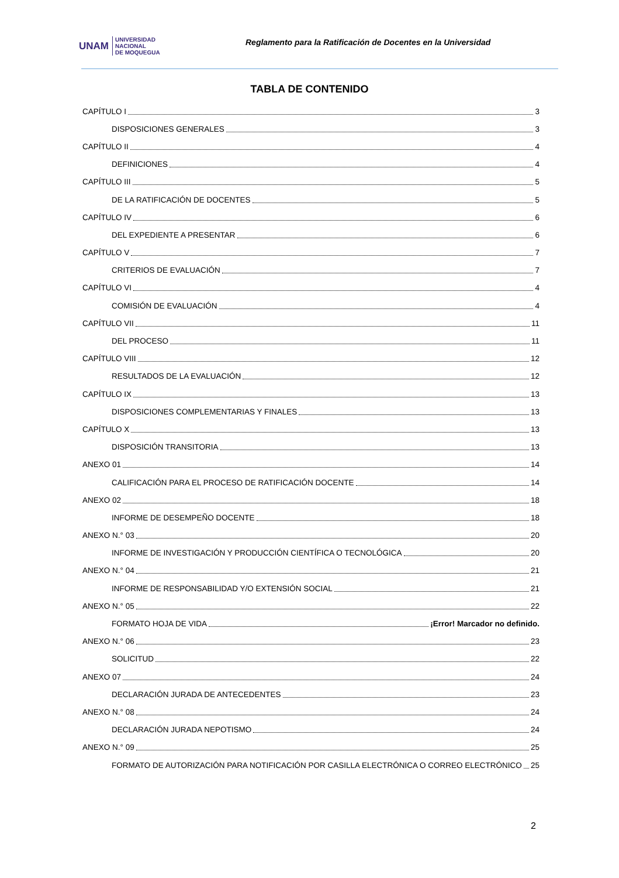UNAM UNIVERSIDAD
NACIONAL
DE MOQUEGUA
Reglamento para la Ratificación de Docentes en la Universidad
TABLA DE CONTENIDO
CAPÍTULO I 3
DISPOSICIONES GENERALES 3
CAPÍTULO II 4
DEFINICIONES 4
CAPÍTULO III 5
DE LA RATIFICACIÓN DE DOCENTES 5
CAPÍTULO IV 6
DEL EXPEDIENTE A PRESENTAR 6
CAPÍTULO V 7
CRITERIOS DE EVALUACIÓN 7
CAPÍTULO VI 4
COMISIÓN DE EVALUACIÓN 4
CAPÍTULO VII 11
DEL PROCESO 11
CAPÍTULO VIII 12
RESULTADOS DE LA EVALUACIÓN 12
CAPÍTULO IX 13
DISPOSICIONES COMPLEMENTARIAS Y FINALES 13
CAPÍTULO X 13
DISPOSICIÓN TRANSITORIA 13
ANEXO 01 14
CALIFICACIÓN PARA EL PROCESO DE RATIFICACIÓN DOCENTE 14
ANEXO 02 18
INFORME DE DESEMPEÑO DOCENTE 18
ANEXO N.° 03 20
INFORME DE INVESTIGACIÓN Y PRODUCCIÓN CIENTÍFICA O TECNOLÓGICA 20
ANEXO N.° 04 21
INFORME DE RESPONSABILIDAD Y/O EXTENSIÓN SOCIAL 21
ANEXO N.° 05 22
FORMATO HOJA DE VIDA ¡Error! Marcador no definido.
ANEXO N.° 06 23
SOLICITUD 22
ANEXO 07 24
DECLARACIÓN JURADA DE ANTECEDENTES 23
ANEXO N.° 08 24
DECLARACIÓN JURADA NEPOTISMO 24
ANEXO N.° 09 25
FORMATO DE AUTORIZACIÓN PARA NOTIFICACIÓN POR CASILLA ELECTRÓNICA O CORREO ELECTRÓNICO 25
2